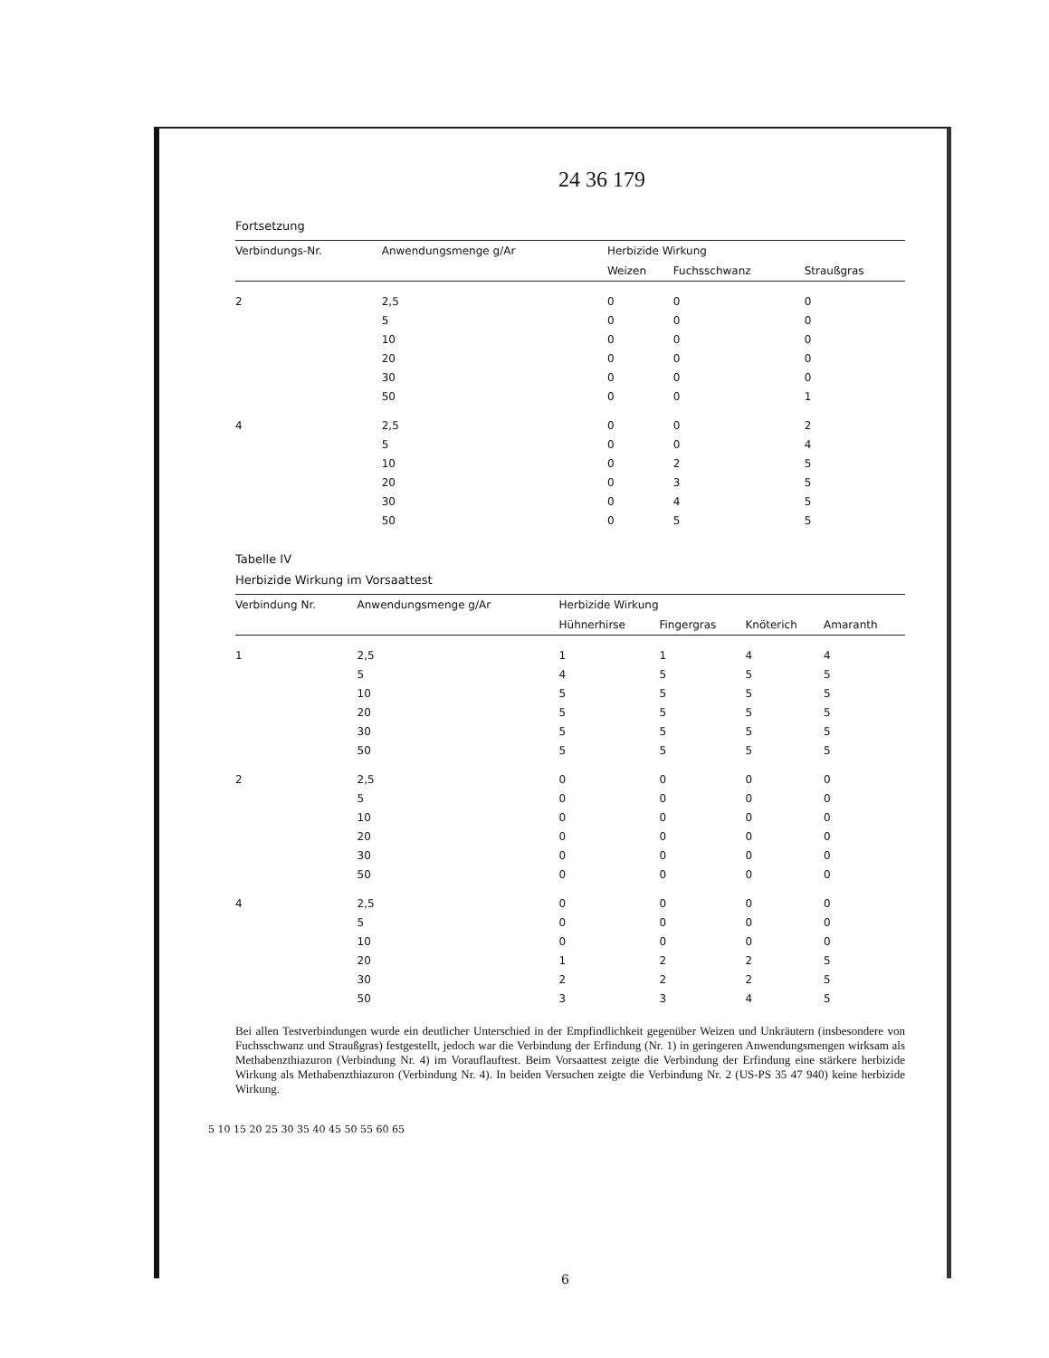24 36 179
Fortsetzung
| Verbindungs-Nr. | Anwendungsmenge g/Ar | Herbizide Wirkung | | |
| --- | --- | --- | --- | --- |
| | | Weizen | Fuchsschwanz | Straußgras |
| 2 | 2,5 | 0 | 0 | 0 |
| | 5 | 0 | 0 | 0 |
| | 10 | 0 | 0 | 0 |
| | 20 | 0 | 0 | 0 |
| | 30 | 0 | 0 | 0 |
| | 50 | 0 | 0 | 1 |
| 4 | 2,5 | 0 | 0 | 2 |
| | 5 | 0 | 0 | 4 |
| | 10 | 0 | 2 | 5 |
| | 20 | 0 | 3 | 5 |
| | 30 | 0 | 4 | 5 |
| | 50 | 0 | 5 | 5 |
Tabelle IV
Herbizide Wirkung im Vorsaattest
| Verbindung Nr. | Anwendungsmenge g/Ar | Herbizide Wirkung | | | |
| --- | --- | --- | --- | --- | --- |
| | | Hühnerhirse | Fingergras | Knöterich | Amaranth |
| 1 | 2,5 | 1 | 1 | 4 | 4 |
| | 5 | 4 | 5 | 5 | 5 |
| | 10 | 5 | 5 | 5 | 5 |
| | 20 | 5 | 5 | 5 | 5 |
| | 30 | 5 | 5 | 5 | 5 |
| | 50 | 5 | 5 | 5 | 5 |
| 2 | 2,5 | 0 | 0 | 0 | 0 |
| | 5 | 0 | 0 | 0 | 0 |
| | 10 | 0 | 0 | 0 | 0 |
| | 20 | 0 | 0 | 0 | 0 |
| | 30 | 0 | 0 | 0 | 0 |
| | 50 | 0 | 0 | 0 | 0 |
| 4 | 2,5 | 0 | 0 | 0 | 0 |
| | 5 | 0 | 0 | 0 | 0 |
| | 10 | 0 | 0 | 0 | 0 |
| | 20 | 1 | 2 | 2 | 5 |
| | 30 | 2 | 2 | 2 | 5 |
| | 50 | 3 | 3 | 4 | 5 |
Bei allen Testverbindungen wurde ein deutlicher Unterschied in der Empfindlichkeit gegenüber Weizen und Unkräutern (insbesondere von Fuchsschwanz und Straußgras) festgestellt, jedoch war die Verbindung der Erfindung (Nr. 1) in geringeren Anwendungsmengen wirksam als Methabenzthiazuron (Verbindung Nr. 4) im Vorauflauftest. Beim Vorsaattest zeigte die Verbindung der Erfindung eine stärkere herbizide Wirkung als Methabenzthiazuron (Verbindung Nr. 4). In beiden Versuchen zeigte die Verbindung Nr. 2 (US-PS 35 47 940) keine herbizide Wirkung.
5 10 15 20 25 30 35 40 45 50 55 60 65
6